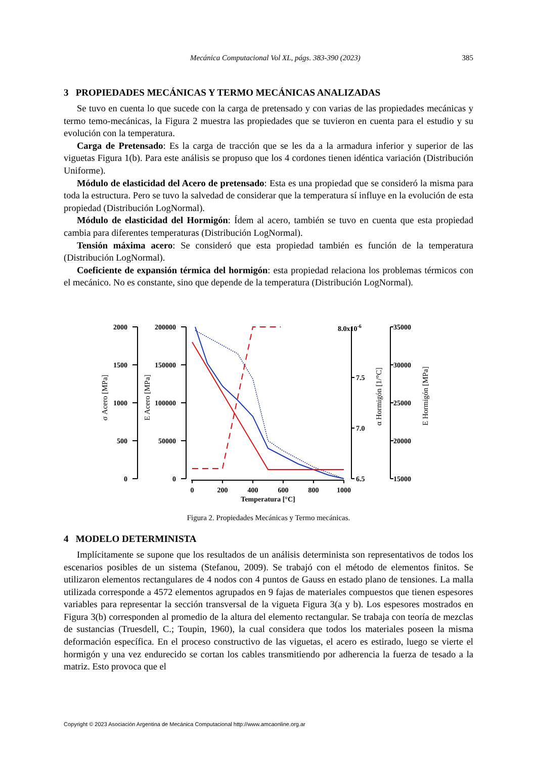Mecánica Computacional Vol XL, págs. 383-390 (2023) 385
3 PROPIEDADES MECÁNICAS Y TERMO MECÁNICAS ANALIZADAS
Se tuvo en cuenta lo que sucede con la carga de pretensado y con varias de las propiedades mecánicas y termo temo-mecánicas, la Figura 2 muestra las propiedades que se tuvieron en cuenta para el estudio y su evolución con la temperatura.
Carga de Pretensado: Es la carga de tracción que se les da a la armadura inferior y superior de las viguetas Figura 1(b). Para este análisis se propuso que los 4 cordones tienen idéntica variación (Distribución Uniforme).
Módulo de elasticidad del Acero de pretensado: Esta es una propiedad que se consideró la misma para toda la estructura. Pero se tuvo la salvedad de considerar que la temperatura sí influye en la evolución de esta propiedad (Distribución LogNormal).
Módulo de elasticidad del Hormigón: Ídem al acero, también se tuvo en cuenta que esta propiedad cambia para diferentes temperaturas (Distribución LogNormal).
Tensión máxima acero: Se consideró que esta propiedad también es función de la temperatura (Distribución LogNormal).
Coeficiente de expansión térmica del hormigón: esta propiedad relaciona los problemas térmicos con el mecánico. No es constante, sino que depende de la temperatura (Distribución LogNormal).
2000
1500
1000
500
0
200000
150000
100000
50000
0
8.0x10-6
7.5
7.0
6.5
35000
30000
25000
20000
15000
0
200
400
600
800
1000
Temperatura [°C]
σ Acero [MPa]
E Acero [MPa]
α Hormigón [1/°C]
E Hormigón [MPa]
Figura 2. Propiedades Mecánicas y Termo mecánicas.
4 MODELO DETERMINISTA
Implícitamente se supone que los resultados de un análisis determinista son representativos de todos los escenarios posibles de un sistema (Stefanou, 2009). Se trabajó con el método de elementos finitos. Se utilizaron elementos rectangulares de 4 nodos con 4 puntos de Gauss en estado plano de tensiones. La malla utilizada corresponde a 4572 elementos agrupados en 9 fajas de materiales compuestos que tienen espesores variables para representar la sección transversal de la vigueta Figura 3(a y b). Los espesores mostrados en Figura 3(b) corresponden al promedio de la altura del elemento rectangular. Se trabaja con teoría de mezclas de sustancias (Truesdell, C.; Toupin, 1960), la cual considera que todos los materiales poseen la misma deformación específica. En el proceso constructivo de las viguetas, el acero es estirado, luego se vierte el hormigón y una vez endurecido se cortan los cables transmitiendo por adherencia la fuerza de tesado a la matriz. Esto provoca que el
Copyright © 2023 Asociación Argentina de Mecánica Computacional http://www.amcaonline.org.ar